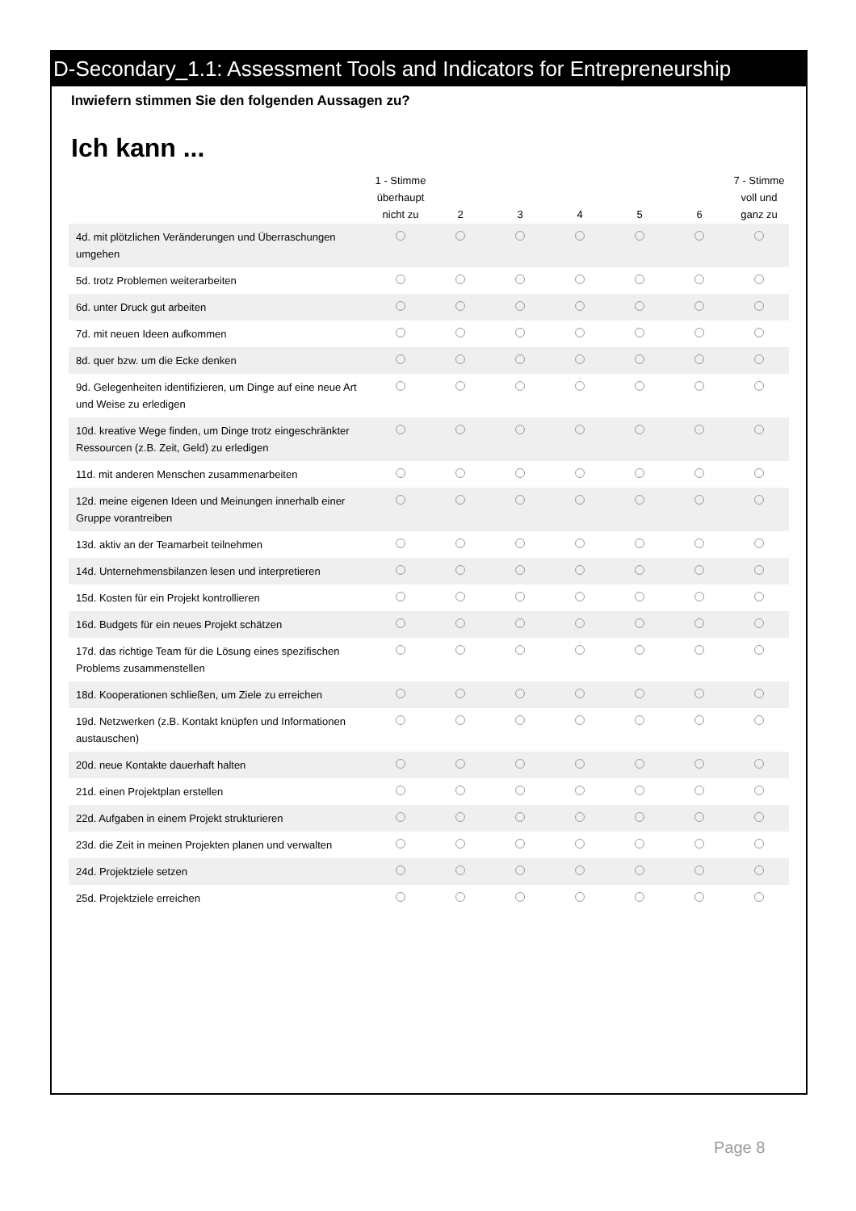D-Secondary_1.1: Assessment Tools and Indicators for Entrepreneurship
Inwiefern stimmen Sie den folgenden Aussagen zu?
Ich kann ...
| | 1 - Stimme überhaupt nicht zu | 2 | 3 | 4 | 5 | 6 | 7 - Stimme voll und ganz zu |
| --- | --- | --- | --- | --- | --- | --- | --- |
| 4d. mit plötzlichen Veränderungen und Überraschungen umgehen | | | | | | | |
| 5d. trotz Problemen weiterarbeiten | | | | | | | |
| 6d. unter Druck gut arbeiten | | | | | | | |
| 7d. mit neuen Ideen aufkommen | | | | | | | |
| 8d. quer bzw. um die Ecke denken | | | | | | | |
| 9d. Gelegenheiten identifizieren, um Dinge auf eine neue Art und Weise zu erledigen | | | | | | | |
| 10d. kreative Wege finden, um Dinge trotz eingeschränkter Ressourcen (z.B. Zeit, Geld) zu erledigen | | | | | | | |
| 11d. mit anderen Menschen zusammenarbeiten | | | | | | | |
| 12d. meine eigenen Ideen und Meinungen innerhalb einer Gruppe vorantreiben | | | | | | | |
| 13d. aktiv an der Teamarbeit teilnehmen | | | | | | | |
| 14d. Unternehmensbilanzen lesen und interpretieren | | | | | | | |
| 15d. Kosten für ein Projekt kontrollieren | | | | | | | |
| 16d. Budgets für ein neues Projekt schätzen | | | | | | | |
| 17d. das richtige Team für die Lösung eines spezifischen Problems zusammenstellen | | | | | | | |
| 18d. Kooperationen schließen, um Ziele zu erreichen | | | | | | | |
| 19d. Netzwerken (z.B. Kontakt knüpfen und Informationen austauschen) | | | | | | | |
| 20d. neue Kontakte dauerhaft halten | | | | | | | |
| 21d. einen Projektplan erstellen | | | | | | | |
| 22d. Aufgaben in einem Projekt strukturieren | | | | | | | |
| 23d. die Zeit in meinen Projekten planen und verwalten | | | | | | | |
| 24d. Projektziele setzen | | | | | | | |
| 25d. Projektziele erreichen | | | | | | | |
Page 8